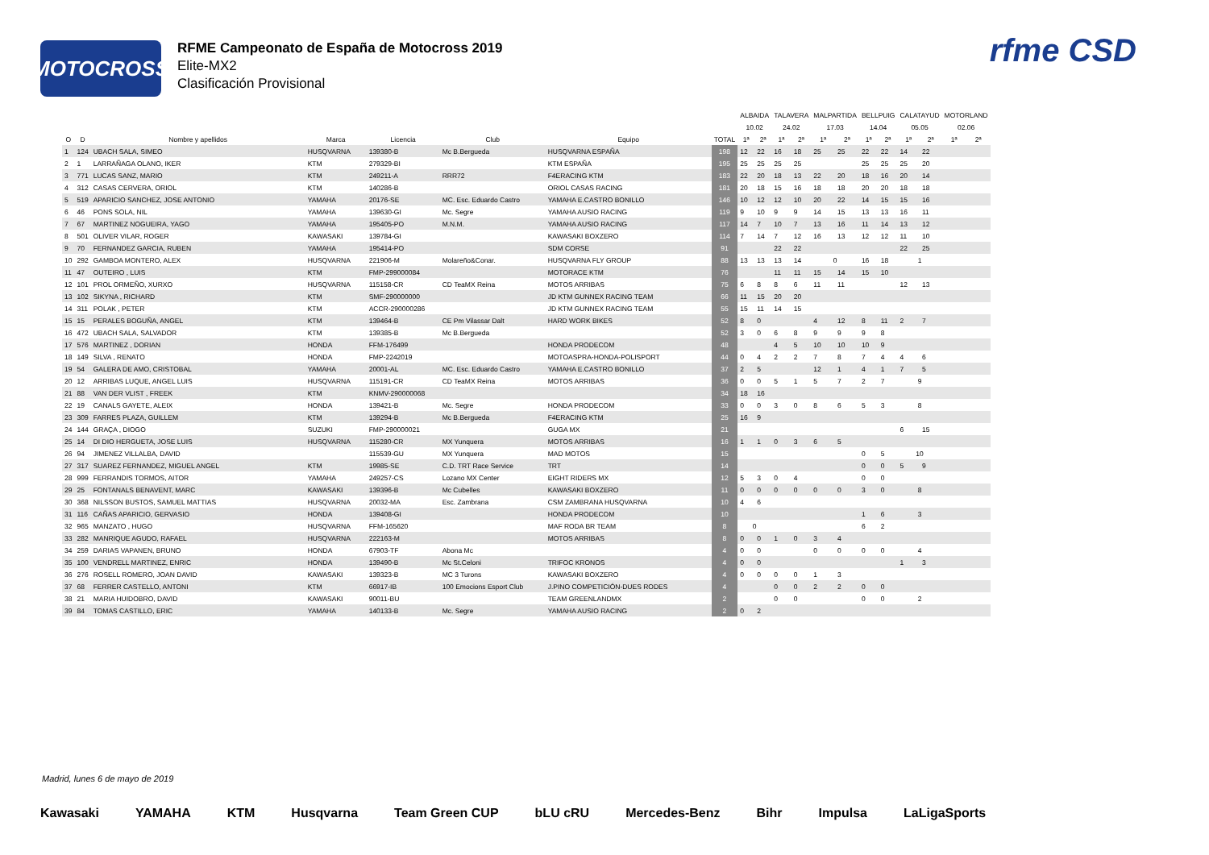MOTOCROSS
RFME Campeonato de España de Motocross 2019
Elite-MX2
Clasificación Provisional
rfme CSD
| | | | | | | | | ALBAIDA | | TALAVERA | | MALPARTIDA | | BELLPUIG | | CALATAYUD | | MOTORLAND | |
| --- | --- | --- | --- | --- | --- | --- | --- | --- | --- | --- | --- | --- | --- | --- | --- | --- | --- | --- | --- |
| | | | | | | | | 10.02 | | 24.02 | | 17.03 | | 14.04 | | 05.05 | | 02.06 | |
| O | D | Nombre y apellidos | Marca | Licencia | Club | Equipo | TOTAL | 1ª | 2ª | 1ª | 2ª | 1ª | 2ª | 1ª | 2ª | 1ª | 2ª | 1ª | 2ª |
| 1 | 124 | UBACH SALA, SIMEO | HUSQVARNA | 139380-B | Mc B.Bergueda | HUSQVARNA ESPAÑA | 198 | 12 | 22 | 16 | 18 | 25 | 25 | 22 | 22 | 14 | 22 | | |
| 2 | 1 | LARRAÑAGA OLANO, IKER | KTM | 279329-BI | | KTM ESPAÑA | 195 | 25 | 25 | 25 | 25 | | | 25 | 25 | 25 | 20 | | |
| 3 | 771 | LUCAS SANZ, MARIO | KTM | 249211-A | RRR72 | F4ERACING KTM | 183 | 22 | 20 | 18 | 13 | 22 | 20 | 18 | 16 | 20 | 14 | | |
| 4 | 312 | CASAS CERVERA, ORIOL | KTM | 140286-B | | ORIOL CASAS RACING | 181 | 20 | 18 | 15 | 16 | 18 | 18 | 20 | 20 | 18 | 18 | | |
| 5 | 519 | APARICIO SANCHEZ, JOSE ANTONIO | YAMAHA | 20176-SE | MC. Esc. Eduardo Castro | YAMAHA E.CASTRO BONILLO | 146 | 10 | 12 | 12 | 10 | 20 | 22 | 14 | 15 | 15 | 16 | | |
| 6 | 46 | PONS SOLA, NIL | YAMAHA | 139630-GI | Mc. Segre | YAMAHA AUSIO RACING | 119 | 9 | 10 | 9 | 9 | 14 | 15 | 13 | 13 | 16 | 11 | | |
| 7 | 67 | MARTINEZ NOGUEIRA, YAGO | YAMAHA | 195405-PO | M.N.M. | YAMAHA AUSIO RACING | 117 | 14 | 7 | 10 | 7 | 13 | 16 | 11 | 14 | 13 | 12 | | |
| 8 | 501 | OLIVER VILAR, ROGER | KAWASAKI | 139784-GI | | KAWASAKI BOXZERO | 114 | 7 | 14 | 7 | 12 | 16 | 13 | 12 | 12 | 11 | 10 | | |
| 9 | 70 | FERNANDEZ GARCIA, RUBEN | YAMAHA | 195414-PO | | SDM CORSE | 91 | | | 22 | 22 | | | | | 22 | 25 | | |
| 10 | 292 | GAMBOA MONTERO, ALEX | HUSQVARNA | 221906-M | Molareño&Conar. | HUSQVARNA FLY GROUP | 88 | 13 | 13 | 13 | 14 | 0 | | 16 | 18 | 1 | | | |
| 11 | 47 | OUTEIRO , LUIS | KTM | FMP-299000084 | | MOTORACE KTM | 76 | | | 11 | 11 | 15 | 14 | 15 | 10 | | | | |
| 12 | 101 | PROL ORMEÑO, XURXO | HUSQVARNA | 115158-CR | CD TeaMX Reina | MOTOS ARRIBAS | 75 | 6 | 8 | 8 | 6 | 11 | 11 | | | 12 | 13 | | |
| 13 | 102 | SIKYNA , RICHARD | KTM | SMF-290000000 | | JD KTM GUNNEX RACING TEAM | 66 | 11 | 15 | 20 | 20 | | | | | | | | |
| 14 | 311 | POLAK , PETER | KTM | ACCR-290000286 | | JD KTM GUNNEX RACING TEAM | 55 | 15 | 11 | 14 | 15 | | | | | | | | |
| 15 | 15 | PERALES BOGUÑA, ANGEL | KTM | 139464-B | CE Pm Vilassar Dalt | HARD WORK BIKES | 52 | 8 | 0 | | | 4 | 12 | 8 | 11 | 2 | 7 | | |
| 16 | 472 | UBACH SALA, SALVADOR | KTM | 139385-B | Mc B.Bergueda | | 52 | 3 | 0 | 6 | 8 | 9 | 9 | 9 | 8 | | | | |
| 17 | 576 | MARTINEZ , DORIAN | HONDA | FFM-176499 | | HONDA PRODECOM | 48 | | | 4 | 5 | 10 | 10 | 10 | 9 | | | | |
| 18 | 149 | SILVA , RENATO | HONDA | FMP-2242019 | | MOTOASPRA-HONDA-POLISPORT | 44 | 0 | 4 | 2 | 2 | 7 | 8 | 7 | 4 | 4 | 6 | | |
| 19 | 54 | GALERA DE AMO, CRISTOBAL | YAMAHA | 20001-AL | MC. Esc. Eduardo Castro | YAMAHA E.CASTRO BONILLO | 37 | 2 | 5 | | | 12 | 1 | 4 | 1 | 7 | 5 | | |
| 20 | 12 | ARRIBAS LUQUE, ANGEL LUIS | HUSQVARNA | 115191-CR | CD TeaMX Reina | MOTOS ARRIBAS | 36 | 0 | 0 | 5 | 1 | 5 | 7 | 2 | 7 | 9 | | | |
| 21 | 88 | VAN DER VLIST , FREEK | KTM | KNMV-290000068 | | | 34 | 18 | 16 | | | | | | | | | | |
| 22 | 19 | CANALS GAYETE, ALEIX | HONDA | 139421-B | Mc. Segre | HONDA PRODECOM | 33 | 0 | 0 | 3 | 0 | 8 | 6 | 5 | 3 | 8 | | | |
| 23 | 309 | FARRES PLAZA, GUILLEM | KTM | 139294-B | Mc B.Bergueda | F4ERACING KTM | 25 | 16 | 9 | | | | | | | | | | |
| 24 | 144 | GRAÇA , DIOGO | SUZUKI | FMP-290000021 | | GUGA MX | 21 | | | | | | | | | 6 | 15 | | |
| 25 | 14 | DI DIO HERGUETA, JOSE LUIS | HUSQVARNA | 115280-CR | MX Yunquera | MOTOS ARRIBAS | 16 | 1 | 1 | 0 | 3 | 6 | 5 | | | | | | |
| 26 | 94 | JIMENEZ VILLALBA, DAVID | | 115539-GU | MX Yunquera | MAD MOTOS | 15 | | | | | | | 0 | 5 | 10 | | | |
| 27 | 317 | SUAREZ FERNANDEZ, MIGUEL ANGEL | KTM | 19985-SE | C.D. TRT Race Service | TRT | 14 | | | | | | | 0 | 0 | 5 | 9 | | |
| 28 | 999 | FERRANDIS TORMOS, AITOR | YAMAHA | 249257-CS | Lozano MX Center | EIGHT RIDERS MX | 12 | 5 | 3 | 0 | 4 | | | 0 | 0 | | | | |
| 29 | 25 | FONTANALS BENAVENT, MARC | KAWASAKI | 139396-B | Mc Cubelles | KAWASAKI BOXZERO | 11 | 0 | 0 | 0 | 0 | 0 | 0 | 3 | 0 | 8 | | | |
| 30 | 368 | NILSSON BUSTOS, SAMUEL MATTIAS | HUSQVARNA | 20032-MA | Esc. Zambrana | CSM ZAMBRANA HUSQVARNA | 10 | 4 | 6 | | | | | | | | | | |
| 31 | 116 | CAÑAS APARICIO, GERVASIO | HONDA | 139408-GI | | HONDA PRODECOM | 10 | | | | | | | 1 | 6 | 3 | | | |
| 32 | 965 | MANZATO , HUGO | HUSQVARNA | FFM-165620 | | MAF RODA BR TEAM | 8 | 0 | | | | | | 6 | 2 | | | | |
| 33 | 282 | MANRIQUE AGUDO, RAFAEL | HUSQVARNA | 222163-M | | MOTOS ARRIBAS | 8 | 0 | 0 | 1 | 0 | 3 | 4 | | | | | | |
| 34 | 259 | DARIAS VAPANEN, BRUNO | HONDA | 67903-TF | Abona Mc | | 4 | 0 | 0 | | | 0 | 0 | 0 | 0 | 4 | | | |
| 35 | 100 | VENDRELL MARTINEZ, ENRIC | HONDA | 139490-B | Mc St.Celoni | TRIFOC KRONOS | 4 | 0 | 0 | | | | | | | 1 | 3 | | |
| 36 | 276 | ROSELL ROMERO, JOAN DAVID | KAWASAKI | 139323-B | MC 3 Turons | KAWASAKI BOXZERO | 4 | 0 | 0 | 0 | 0 | 1 | 3 | | | | | | |
| 37 | 68 | FERRER CASTELLO, ANTONI | KTM | 66917-IB | 100 Emocions Esport Club | J.PINO COMPETICIÓN-DUES RODES | 4 | | | 0 | 0 | 2 | 2 | 0 | 0 | | | | |
| 38 | 21 | MARIA HUIDOBRO, DAVID | KAWASAKI | 90011-BU | | TEAM GREENLANDMX | 2 | | | 0 | 0 | | | 0 | 0 | 2 | | | |
| 39 | 84 | TOMAS CASTILLO, ERIC | YAMAHA | 140133-B | Mc. Segre | YAMAHA AUSIO RACING | 2 | 0 | 2 | | | | | | | | | | |
Madrid, lunes 6 de mayo de 2019
Kawasaki YAMAHA KTM Husqvarna Team Green CUP bLU cRU Mercedes-Benz Bihr Impulsa LaLigaSports